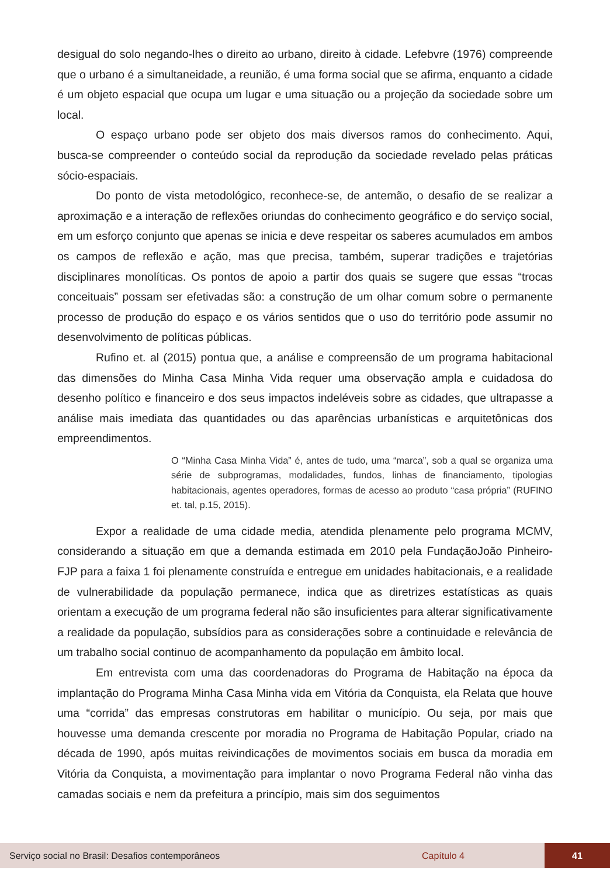desigual do solo negando-lhes o direito ao urbano, direito à cidade. Lefebvre (1976) compreende que o urbano é a simultaneidade, a reunião, é uma forma social que se afirma, enquanto a cidade é um objeto espacial que ocupa um lugar e uma situação ou a projeção da sociedade sobre um local.
O espaço urbano pode ser objeto dos mais diversos ramos do conhecimento. Aqui, busca-se compreender o conteúdo social da reprodução da sociedade revelado pelas práticas sócio-espaciais.
Do ponto de vista metodológico, reconhece-se, de antemão, o desafio de se realizar a aproximação e a interação de reflexões oriundas do conhecimento geográfico e do serviço social, em um esforço conjunto que apenas se inicia e deve respeitar os saberes acumulados em ambos os campos de reflexão e ação, mas que precisa, também, superar tradições e trajetórias disciplinares monolíticas. Os pontos de apoio a partir dos quais se sugere que essas “trocas conceituais” possam ser efetivadas são: a construção de um olhar comum sobre o permanente processo de produção do espaço e os vários sentidos que o uso do território pode assumir no desenvolvimento de políticas públicas.
Rufino et. al (2015) pontua que, a análise e compreensão de um programa habitacional das dimensões do Minha Casa Minha Vida requer uma observação ampla e cuidadosa do desenho político e financeiro e dos seus impactos indeléveis sobre as cidades, que ultrapasse a análise mais imediata das quantidades ou das aparências urbanísticas e arquitetônicas dos empreendimentos.
O “Minha Casa Minha Vida” é, antes de tudo, uma “marca”, sob a qual se organiza uma série de subprogramas, modalidades, fundos, linhas de financiamento, tipologias habitacionais, agentes operadores, formas de acesso ao produto “casa própria” (RUFINO et. tal, p.15, 2015).
Expor a realidade de uma cidade media, atendida plenamente pelo programa MCMV, considerando a situação em que a demanda estimada em 2010 pela FundaçãoJoão Pinheiro- FJP para a faixa 1 foi plenamente construída e entregue em unidades habitacionais, e a realidade de vulnerabilidade da população permanece, indica que as diretrizes estatísticas as quais orientam a execução de um programa federal não são insuficientes para alterar significativamente a realidade da população, subsídios para as considerações sobre a continuidade e relevância de um trabalho social continuo de acompanhamento da população em âmbito local.
Em entrevista com uma das coordenadoras do Programa de Habitação na época da implantação do Programa Minha Casa Minha vida em Vitória da Conquista, ela Relata que houve uma “corrida” das empresas construtoras em habilitar o município. Ou seja, por mais que houvesse uma demanda crescente por moradia no Programa de Habitação Popular, criado na década de 1990, após muitas reivindicações de movimentos sociais em busca da moradia em Vitória da Conquista, a movimentação para implantar o novo Programa Federal não vinha das camadas sociais e nem da prefeitura a princípio, mais sim dos seguimentos
Serviço social no Brasil: Desafios contemporâneos Capítulo 4 41